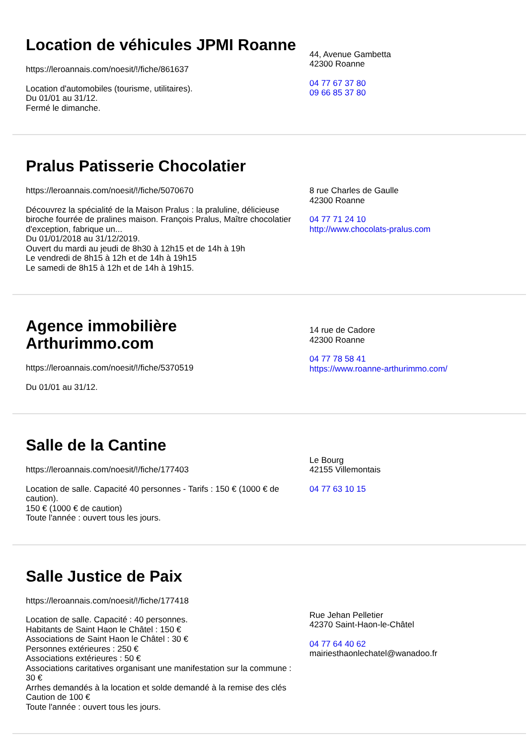Location de véhicules JPMI Roanne
https://leroannais.com/noesit/!/fiche/861637
Location d'automobiles (tourisme, utilitaires).
Du 01/01 au 31/12.
Fermé le dimanche.
44, Avenue Gambetta
42300 Roanne
04 77 67 37 80
09 66 85 37 80
Pralus Patisserie Chocolatier
https://leroannais.com/noesit/!/fiche/5070670
Découvrez la spécialité de la Maison Pralus : la praluline, délicieuse biroche fourrée de pralines maison. François Pralus, Maître chocolatier d'exception, fabrique un...
Du 01/01/2018 au 31/12/2019.
Ouvert du mardi au jeudi de 8h30 à 12h15 et de 14h à 19h
Le vendredi de 8h15 à 12h et de 14h à 19h15
Le samedi de 8h15 à 12h et de 14h à 19h15.
8 rue Charles de Gaulle
42300 Roanne
04 77 71 24 10
http://www.chocolats-pralus.com
Agence immobilière Arthurimmo.com
https://leroannais.com/noesit/!/fiche/5370519
Du 01/01 au 31/12.
14 rue de Cadore
42300 Roanne
04 77 78 58 41
https://www.roanne-arthurimmo.com/
Salle de la Cantine
https://leroannais.com/noesit/!/fiche/177403
Location de salle. Capacité 40 personnes - Tarifs : 150 € (1000 € de caution).
150 € (1000 € de caution)
Toute l'année : ouvert tous les jours.
Le Bourg
42155 Villemontais
04 77 63 10 15
Salle Justice de Paix
https://leroannais.com/noesit/!/fiche/177418
Location de salle. Capacité : 40 personnes.
Habitants de Saint Haon le Châtel : 150 €
Associations de Saint Haon le Châtel : 30 €
Personnes extérieures : 250 €
Associations extérieures : 50 €
Associations caritatives organisant une manifestation sur la commune : 30 €
Arrhes demandés à la location et solde demandé à la remise des clés
Caution de 100 €
Toute l'année : ouvert tous les jours.
Rue Jehan Pelletier
42370 Saint-Haon-le-Châtel
04 77 64 40 62
mairiesthaonlechatel@wanadoo.fr